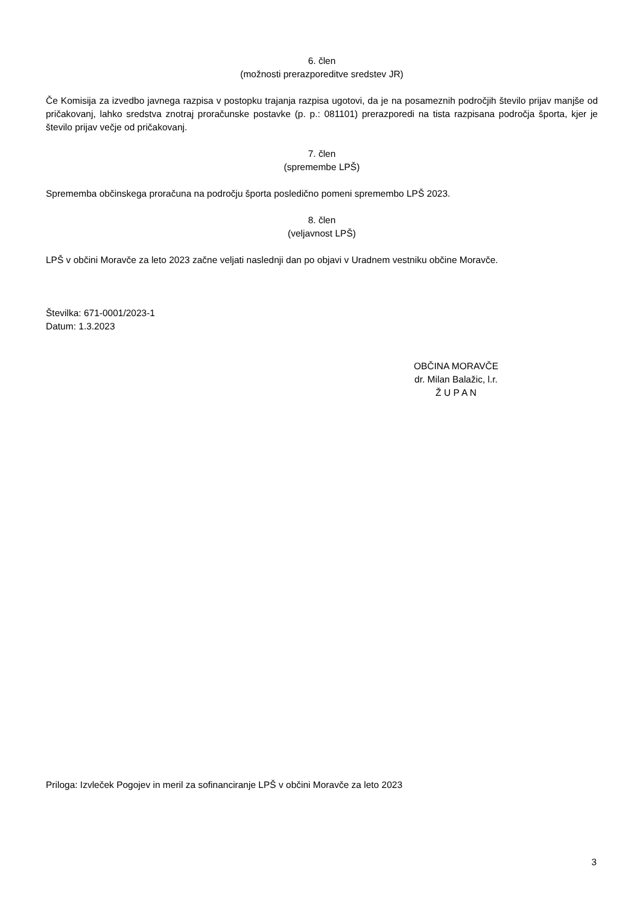6. člen
(možnosti prerazporeditve sredstev JR)
Če Komisija za izvedbo javnega razpisa v postopku trajanja razpisa ugotovi, da je na posameznih področjih število prijav manjše od pričakovanj, lahko sredstva znotraj proračunske postavke (p. p.: 081101) prerazporedi na tista razpisana področja športa, kjer je število prijav večje od pričakovanj.
7. člen
(spremembe LPŠ)
Sprememba občinskega proračuna na področju športa posledično pomeni spremembo LPŠ 2023.
8. člen
(veljavnost LPŠ)
LPŠ v občini Moravče za leto 2023 začne veljati naslednji dan po objavi v Uradnem vestniku občine Moravče.
Številka: 671-0001/2023-1
Datum: 1.3.2023
OBČINA MORAVČE
dr. Milan Balažic, l.r.
Ž U P A N
Priloga: Izvleček Pogojev in meril za sofinanciranje LPŠ v občini Moravče za leto 2023
3